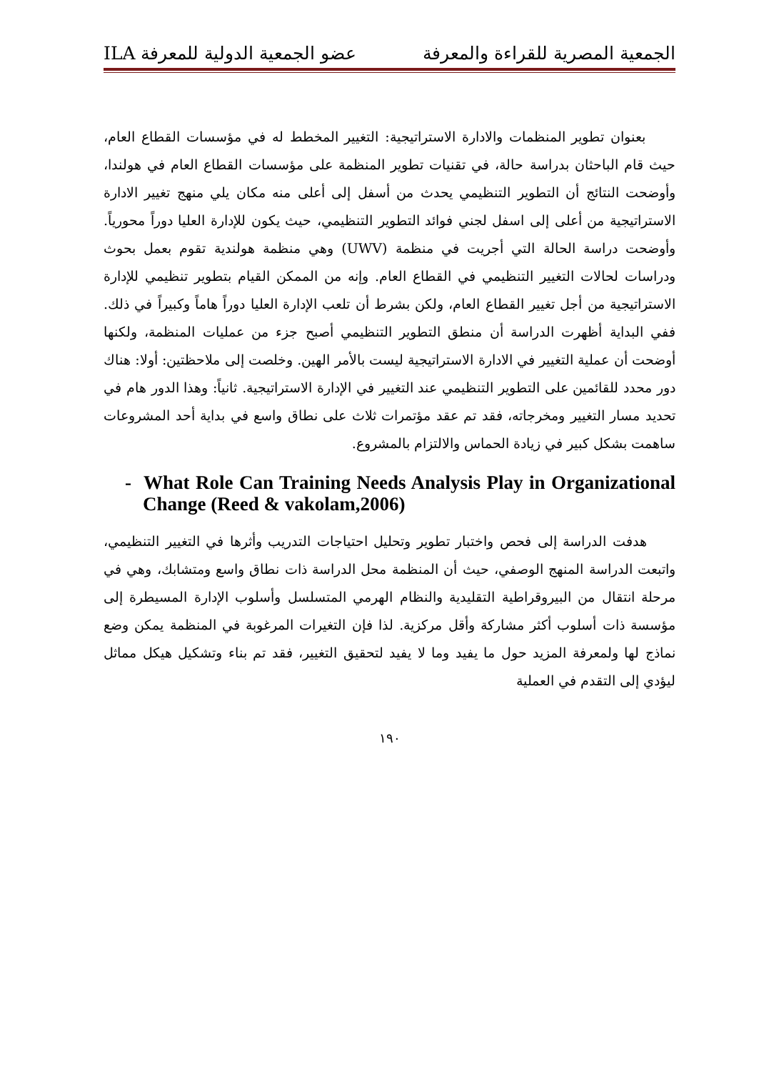الجمعية المصرية للقراءة والمعرفة عضو الجمعية الدولية للمعرفة ILA
بعنوان تطوير المنظمات والادارة الاستراتيجية: التغيير المخطط له في مؤسسات القطاع العام، حيث قام الباحثان بدراسة حالة، في تقنيات تطوير المنظمة على مؤسسات القطاع العام في هولندا، وأوضحت النتائج أن التطوير التنظيمي يحدث من أسفل إلى أعلى منه مكان يلي منهج تغيير الادارة الاستراتيجية من أعلى إلى اسفل لجني فوائد التطوير التنظيمي، حيث يكون للإدارة العليا دوراً محورياً. وأوضحت دراسة الحالة التي أجريت في منظمة (UWV) وهي منظمة هولندية تقوم بعمل بحوث ودراسات لحالات التغيير التنظيمي في القطاع العام. وإنه من الممكن القيام بتطوير تنظيمي للإدارة الاستراتيجية من أجل تغيير القطاع العام، ولكن بشرط أن تلعب الإدارة العليا دوراً هاماً وكبيراً في ذلك. ففي البداية أظهرت الدراسة أن منطق التطوير التنظيمي أصبح جزء من عمليات المنظمة، ولكنها أوضحت أن عملية التغيير في الادارة الاستراتيجية ليست بالأمر الهين. وخلصت إلى ملاحظتين: أولا: هناك دور محدد للقائمين على التطوير التنظيمي عند التغيير في الإدارة الاستراتيجية. ثانياً: وهذا الدور هام في تحديد مسار التغيير ومخرجاته، فقد تم عقد مؤتمرات ثلاث على نطاق واسع في بداية أحد المشروعات ساهمت بشكل كبير في زيادة الحماس والالتزام بالمشروع.
- What Role Can Training Needs Analysis Play in Organizational Change (Reed & vakolam,2006)
هدفت الدراسة إلى فحص واختبار تطوير وتحليل احتياجات التدريب وأثرها في التغيير التنظيمي، واتبعت الدراسة المنهج الوصفي، حيث أن المنظمة محل الدراسة ذات نطاق واسع ومتشابك، وهي في مرحلة انتقال من البيروقراطية التقليدية والنظام الهرمي المتسلسل وأسلوب الإدارة المسيطرة إلى مؤسسة ذات أسلوب أكثر مشاركة وأقل مركزية. لذا فإن التغيرات المرغوبة في المنظمة يمكن وضع نماذج لها ولمعرفة المزيد حول ما يفيد وما لا يفيد لتحقيق التغيير، فقد تم بناء وتشكيل هيكل مماثل ليؤدي إلى التقدم في العملية
١٩٠